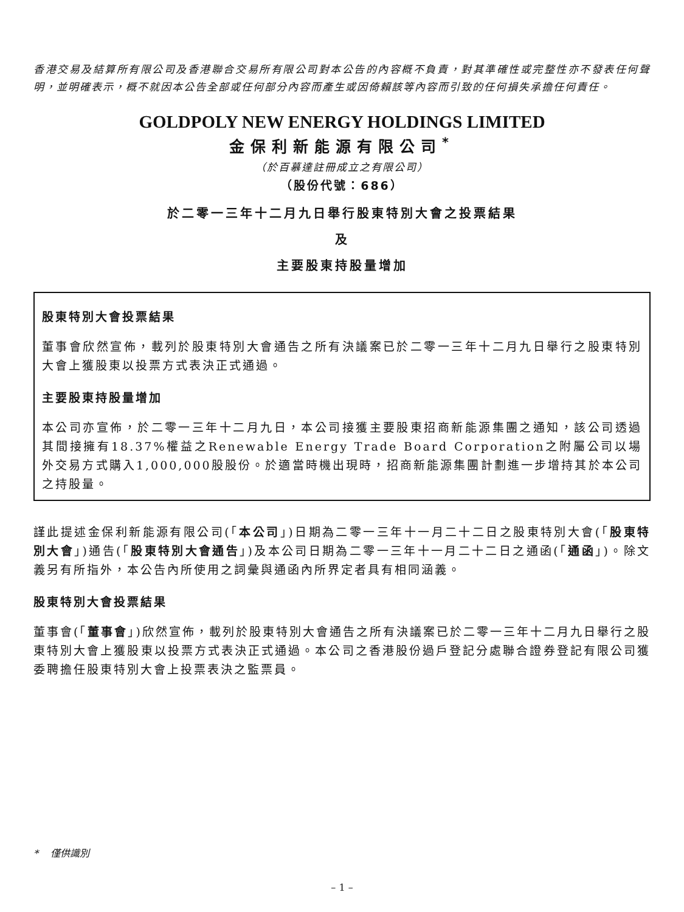香港交易及結算所有限公司及香港聯合交易所有限公司對本公告的內容概不負責，對其準確性或完整性亦不發表任何聲明，並明確表示，概不就因本公告全部或任何部分內容而產生或因倚賴該等內容而引致的任何損失承擔任何責任。
GOLDPOLY NEW ENERGY HOLDINGS LIMITED
金保利新能源有限公司<sup>*</sup>
（於百慕達註冊成立之有限公司）
（股份代號：686）
於二零一三年十二月九日舉行股東特別大會之投票結果
及
主要股東持股量增加
股東特別大會投票結果
董事會欣然宣佈，載列於股東特別大會通告之所有決議案已於二零一三年十二月九日舉行之股東特別大會上獲股東以投票方式表決正式通過。
主要股東持股量增加
本公司亦宣佈，於二零一三年十二月九日，本公司接獲主要股東招商新能源集團之通知，該公司透過其間接擁有18.37%權益之Renewable Energy Trade Board Corporation之附屬公司以場外交易方式購入1,000,000股股份。於適當時機出現時，招商新能源集團計劃進一步增持其於本公司之持股量。
謹此提述金保利新能源有限公司(「本公司」)日期為二零一三年十一月二十二日之股東特別大會(「股東特別大會」)通告(「股東特別大會通告」)及本公司日期為二零一三年十一月二十二日之通函(「通函」)。除文義另有所指外，本公告內所使用之詞彙與通函內所界定者具有相同涵義。
股東特別大會投票結果
董事會(「董事會」)欣然宣佈，載列於股東特別大會通告之所有決議案已於二零一三年十二月九日舉行之股東特別大會上獲股東以投票方式表決正式通過。本公司之香港股份過戶登記分處聯合證券登記有限公司獲委聘擔任股東特別大會上投票表決之監票員。
* 僅供識別
– 1 –